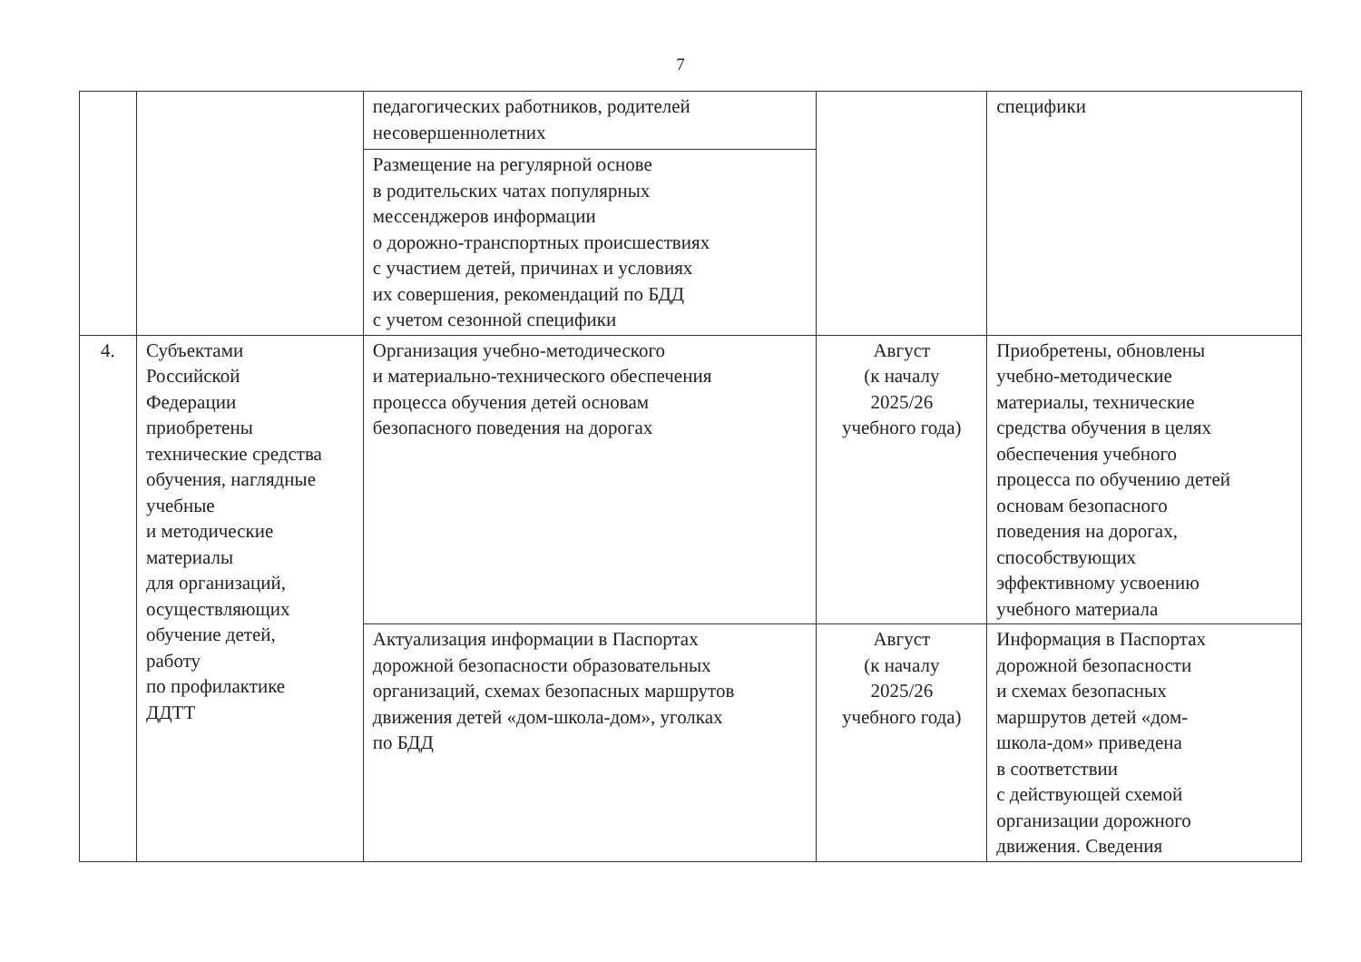7
| | | педагогических работников, родителей несовершеннолетних | | специфики |
| | | Размещение на регулярной основе в родительских чатах популярных мессенджеров информации о дорожно-транспортных происшествиях с участием детей, причинах и условиях их совершения, рекомендаций по БДД с учетом сезонной специфики | | |
| 4. | Субъектами Российской Федерации приобретены технические средства обучения, наглядные учебные и методические материалы для организаций, осуществляющих обучение детей, работу по профилактике ДДТТ | Организация учебно-методического и материально-технического обеспечения процесса обучения детей основам безопасного поведения на дорогах | Август (к началу 2025/26 учебного года) | Приобретены, обновлены учебно-методические материалы, технические средства обучения в целях обеспечения учебного процесса по обучению детей основам безопасного поведения на дорогах, способствующих эффективному усвоению учебного материала |
| | | Актуализация информации в Паспортах дорожной безопасности образовательных организаций, схемах безопасных маршрутов движения детей «дом-школа-дом», уголках по БДД | Август (к началу 2025/26 учебного года) | Информация в Паспортах дорожной безопасности и схемах безопасных маршрутов детей «дом- школа-дом» приведена в соответствии с действующей схемой организации дорожного движения. Сведения |